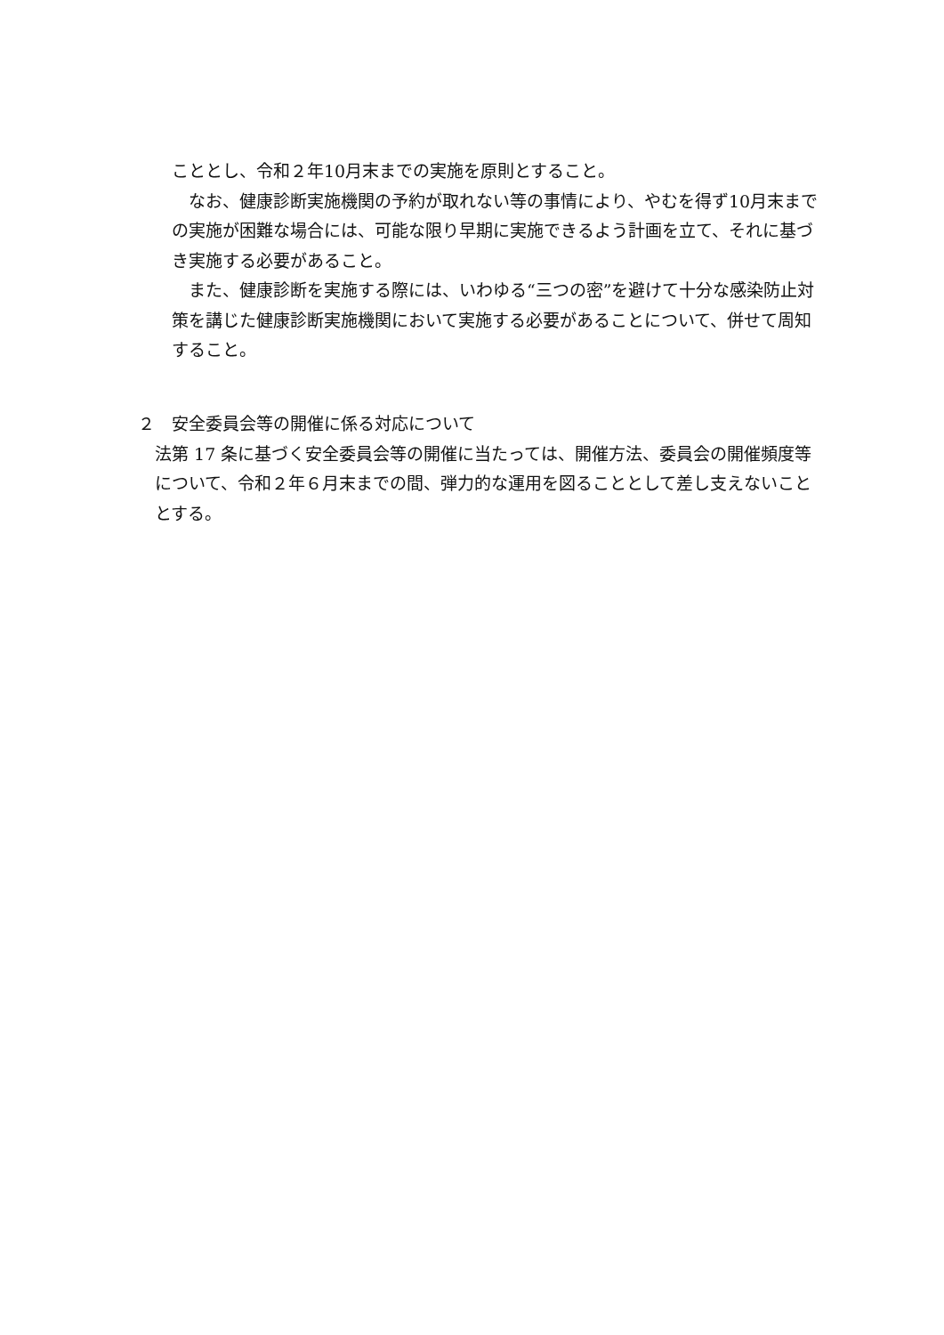こととし、令和２年10月末までの実施を原則とすること。
なお、健康診断実施機関の予約が取れない等の事情により、やむを得ず10月末までの実施が困難な場合には、可能な限り早期に実施できるよう計画を立て、それに基づき実施する必要があること。
また、健康診断を実施する際には、いわゆる“三つの密”を避けて十分な感染防止対策を講じた健康診断実施機関において実施する必要があることについて、併せて周知すること。
２　安全委員会等の開催に係る対応について
法第 17 条に基づく安全委員会等の開催に当たっては、開催方法、委員会の開催頻度等について、令和２年６月末までの間、弾力的な運用を図ることとして差し支えないこととする。